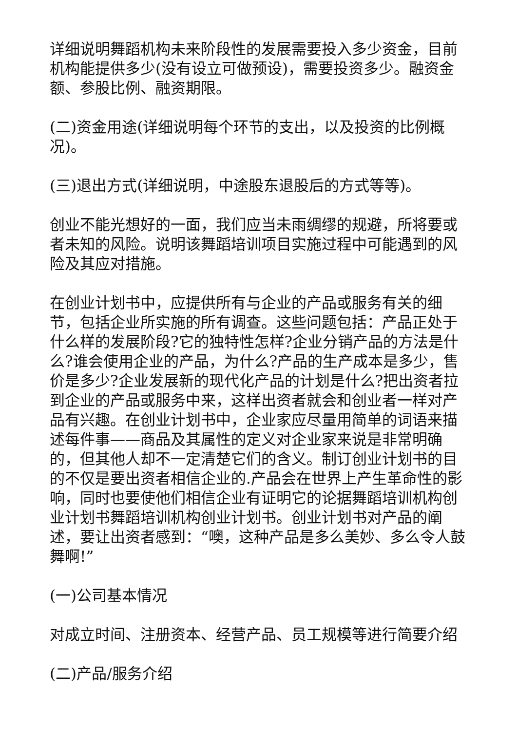详细说明舞蹈机构未来阶段性的发展需要投入多少资金，目前机构能提供多少(没有设立可做预设)，需要投资多少。融资金额、参股比例、融资期限。
(二)资金用途(详细说明每个环节的支出，以及投资的比例概况)。
(三)退出方式(详细说明，中途股东退股后的方式等等)。
创业不能光想好的一面，我们应当未雨绸缪的规避，所将要或者未知的风险。说明该舞蹈培训项目实施过程中可能遇到的风险及其应对措施。
在创业计划书中，应提供所有与企业的产品或服务有关的细节，包括企业所实施的所有调查。这些问题包括：产品正处于什么样的发展阶段?它的独特性怎样?企业分销产品的方法是什么?谁会使用企业的产品，为什么?产品的生产成本是多少，售价是多少?企业发展新的现代化产品的计划是什么?把出资者拉到企业的产品或服务中来，这样出资者就会和创业者一样对产品有兴趣。在创业计划书中，企业家应尽量用简单的词语来描述每件事——商品及其属性的定义对企业家来说是非常明确的，但其他人却不一定清楚它们的含义。制订创业计划书的目的不仅是要出资者相信企业的.产品会在世界上产生革命性的影响，同时也要使他们相信企业有证明它的论据舞蹈培训机构创业计划书舞蹈培训机构创业计划书。创业计划书对产品的阐述，要让出资者感到：“噢，这种产品是多么美妙、多么令人鼓舞啊!”
(一)公司基本情况
对成立时间、注册资本、经营产品、员工规模等进行简要介绍
(二)产品/服务介绍